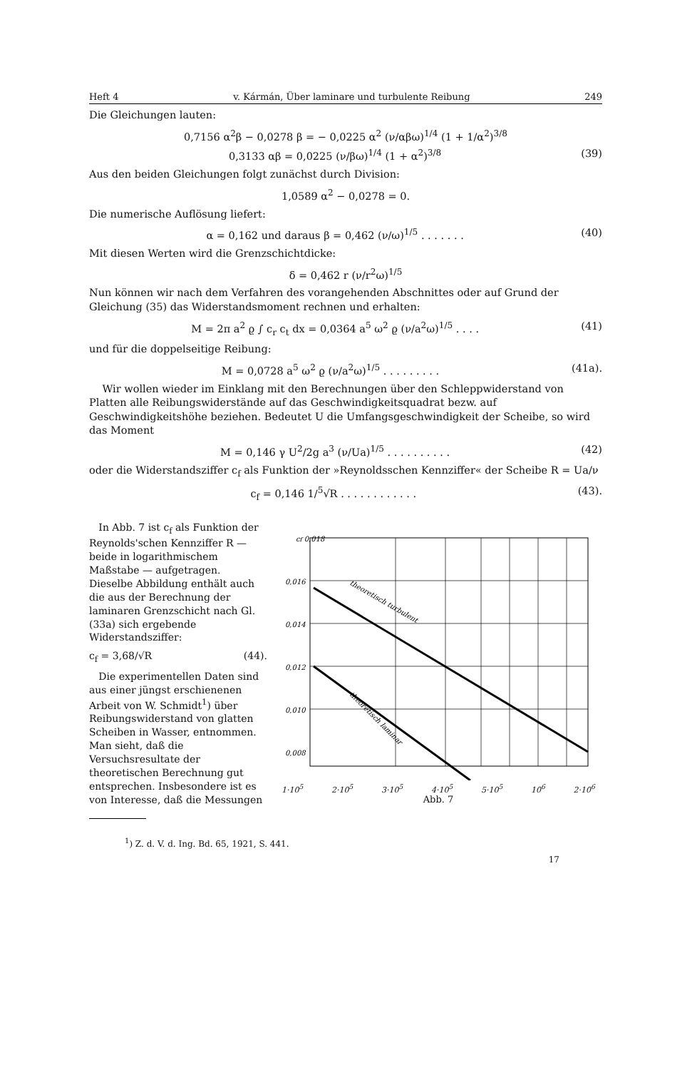Heft 4 v. Kármán, Über laminare und turbulente Reibung 249
Die Gleichungen lauten:
0,7156 α<sup>2</sup>β − 0,0278 β = − 0,0225 α<sup>2</sup> (ν/αβω)<sup>1/4</sup> (1 + 1/α<sup>2</sup>)<sup>3/8</sup>
0,3133 αβ = 0,0225 (ν/βω)<sup>1/4</sup> (1 + α<sup>2</sup>)<sup>3/8</sup> (39)
Aus den beiden Gleichungen folgt zunächst durch Division:
1,0589 α<sup>2</sup> − 0,0278 = 0.
Die numerische Auflösung liefert:
α = 0,162 und daraus β = 0,462 (ν/ω)<sup>1/5</sup> . . . . . . . (40)
Mit diesen Werten wird die Grenzschichtdicke:
δ = 0,462 r (ν/r<sup>2</sup>ω)<sup>1/5</sup>
Nun können wir nach dem Verfahren des vorangehenden Abschnittes oder auf Grund der Gleichung (35) das Widerstandsmoment rechnen und erhalten:
M = 2π a<sup>2</sup> ϱ ∫ c<sub>r</sub> c<sub>t</sub> dx = 0,0364 a<sup>5</sup> ω<sup>2</sup> ϱ (ν/a<sup>2</sup>ω)<sup>1/5</sup> . . . . (41)
und für die doppelseitige Reibung:
M = 0,0728 a<sup>5</sup> ω<sup>2</sup> ϱ (ν/a<sup>2</sup>ω)<sup>1/5</sup> . . . . . . . . . (41a).
Wir wollen wieder im Einklang mit den Berechnungen über den Schleppwiderstand von Platten alle Reibungswiderstände auf das Geschwindigkeitsquadrat bezw. auf Geschwindigkeitshöhe beziehen. Bedeutet U die Umfangsgeschwindigkeit der Scheibe, so wird das Moment
M = 0,146 γ U<sup>2</sup>/2g a<sup>3</sup> (ν/Ua)<sup>1/5</sup> . . . . . . . . . . (42)
oder die Widerstandsziffer c<sub>f</sub> als Funktion der »Reynoldsschen Kennziffer« der Scheibe R = Ua/ν
c<sub>f</sub> = 0,146 1/<sup>5</sup>√R . . . . . . . . . . . . (43).
In Abb. 7 ist c<sub>f</sub> als Funktion der Reynolds'schen Kennziffer R — beide in logarithmischem Maßstabe — aufgetragen. Dieselbe Abbildung enthält auch die aus der Berechnung der laminaren Grenzschicht nach Gl. (33a) sich ergebende Widerstandsziffer:
c<sub>f</sub> = 3,68/√R (44).
Die experimentellen Daten sind aus einer jüngst erschienenen Arbeit von W. Schmidt<sup>1</sup>) über Reibungswiderstand von glatten Scheiben in Wasser, entnommen. Man sieht, daß die Versuchsresultate der theoretischen Berechnung gut entsprechen. Insbesondere ist es von Interesse, daß die Messungen
cf 0,018
0,016
0,014
0,012
0,010
0,008
theoretisch turbulent
theoretisch laminar
1·10<sup>5</sup> 2·10<sup>5</sup> 3·10<sup>5</sup> 4·10<sup>5</sup> 5·10<sup>5</sup> 10<sup>6</sup> 2·10<sup>6</sup>
Abb. 7
<sup>1</sup>) Z. d. V. d. Ing. Bd. 65, 1921, S. 441.
17